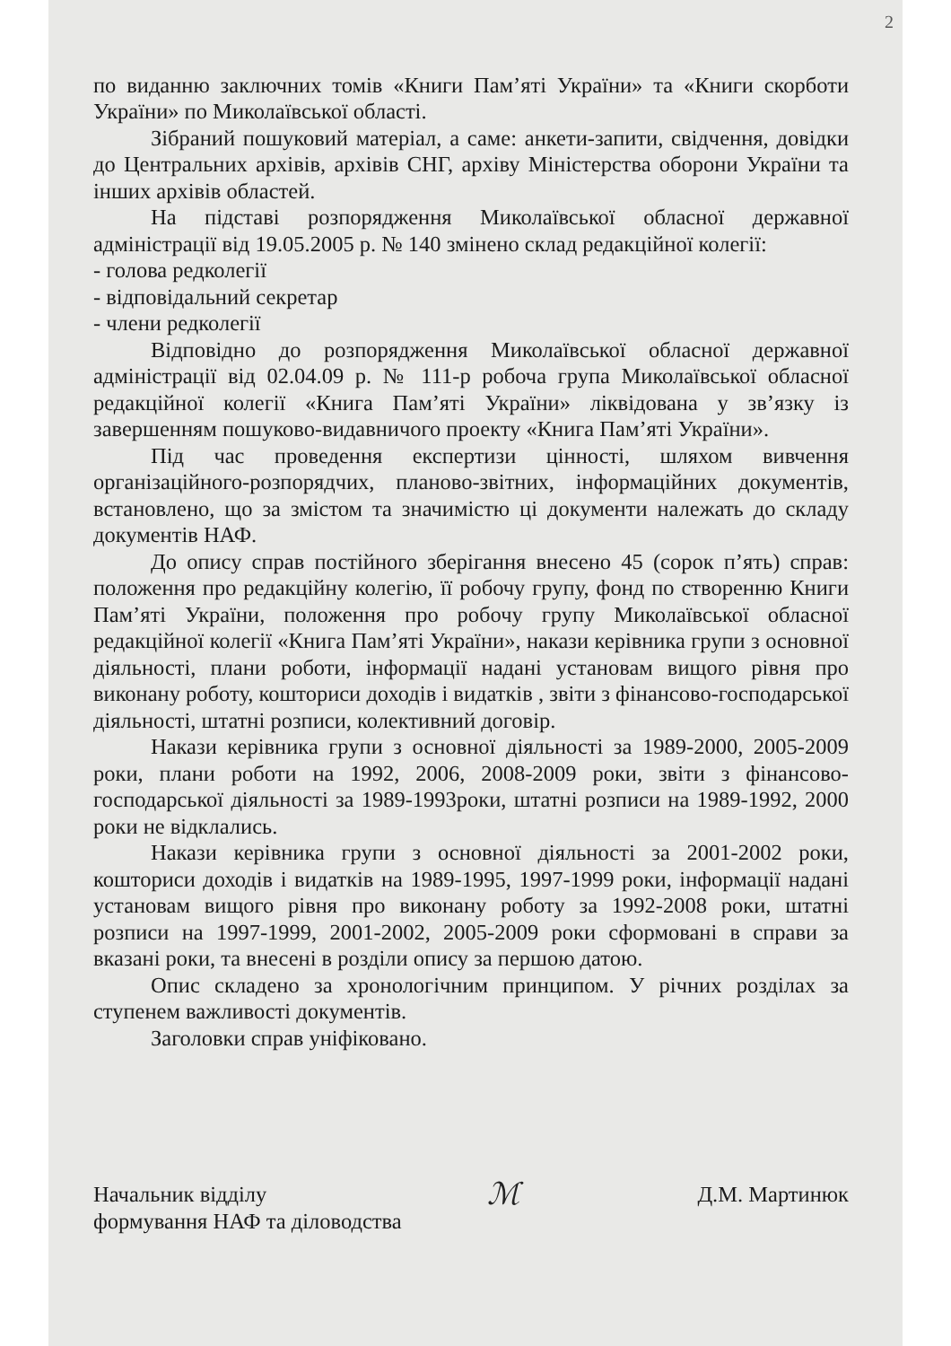2
по виданню заключних томів «Книги Пам’яті України» та «Книги скорботи України» по Миколаївської області.
Зібраний пошуковий матеріал, а саме: анкети-запити, свідчення, довідки до Центральних архівів, архівів СНГ, архіву Міністерства оборони України та інших архівів областей.
На підставі розпорядження Миколаївської обласної державної адміністрації від 19.05.2005 р. № 140 змінено склад редакційної колегії:
- голова редколегії
- відповідальний секретар
- члени редколегії
Відповідно до розпорядження Миколаївської обласної державної адміністрації від 02.04.09 р. № 111-р робоча група Миколаївської обласної редакційної колегії «Книга Пам’яті України» ліквідована у зв’язку із завершенням пошуково-видавничого проекту «Книга Пам’яті України».
Під час проведення експертизи цінності, шляхом вивчення організаційного-розпорядчих, планово-звітних, інформаційних документів, встановлено, що за змістом та значимістю ці документи належать до складу документів НАФ.
До опису справ постійного зберігання внесено 45 (сорок п’ять) справ: положення про редакційну колегію, її робочу групу, фонд по створенню Книги Пам’яті України, положення про робочу групу Миколаївської обласної редакційної колегії «Книга Пам’яті України», накази керівника групи з основної діяльності, плани роботи, інформації надані установам вищого рівня про виконану роботу, кошториси доходів і видатків , звіти з фінансово-господарської діяльності, штатні розписи, колективний договір.
Накази керівника групи з основної діяльності за 1989-2000, 2005-2009 роки, плани роботи на 1992, 2006, 2008-2009 роки, звіти з фінансово-господарської діяльності за 1989-1993роки, штатні розписи на 1989-1992, 2000 роки не відклались.
Накази керівника групи з основної діяльності за 2001-2002 роки, кошториси доходів і видатків на 1989-1995, 1997-1999 роки, інформації надані установам вищого рівня про виконану роботу за 1992-2008 роки, штатні розписи на 1997-1999, 2001-2002, 2005-2009 роки сформовані в справи за вказані роки, та внесені в розділи опису за першою датою.
Опис складено за хронологічним принципом. У річних розділах за ступенем важливості документів.
Заголовки справ уніфіковано.
Начальник відділу
формування НАФ та діловодства
ℳ
Д.М. Мартинюк